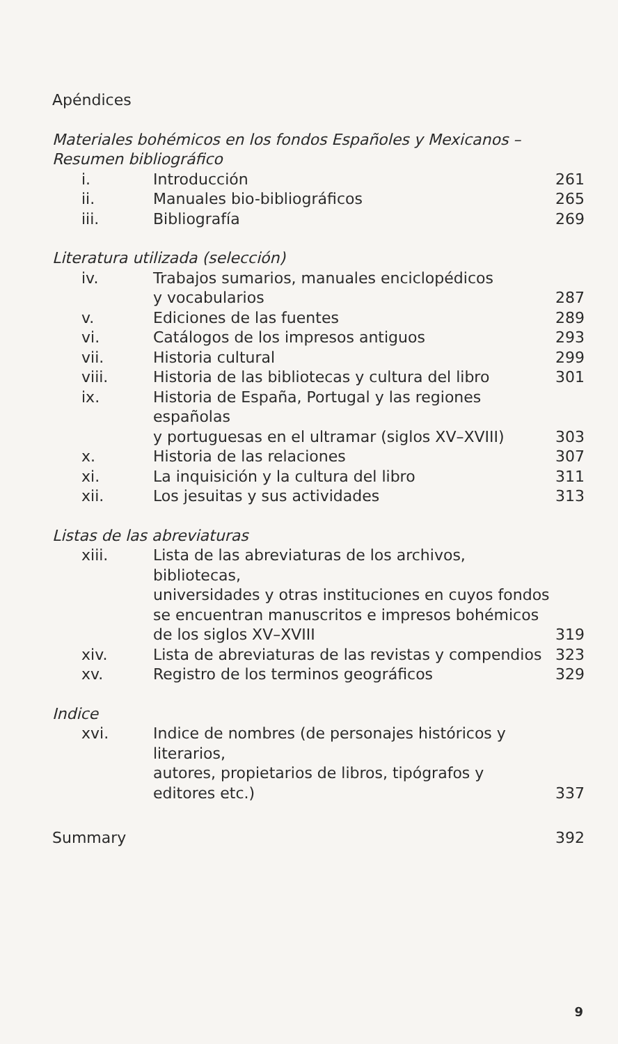Apéndices
Materiales bohémicos en los fondos Españoles y Mexicanos –
Resumen bibliográfico
| i. | Introducción | 261 |
| ii. | Manuales bio-bibliográficos | 265 |
| iii. | Bibliografía | 269 |
Literatura utilizada (selección)
| iv. | Trabajos sumarios, manuales enciclopédicos y vocabularios | 287 |
| v. | Ediciones de las fuentes | 289 |
| vi. | Catálogos de los impresos antiguos | 293 |
| vii. | Historia cultural | 299 |
| viii. | Historia de las bibliotecas y cultura del libro | 301 |
| ix. | Historia de España, Portugal y las regiones españolas y portuguesas en el ultramar (siglos XV–XVIII) | 303 |
| x. | Historia de las relaciones | 307 |
| xi. | La inquisición y la cultura del libro | 311 |
| xii. | Los jesuitas y sus actividades | 313 |
Listas de las abreviaturas
| xiii. | Lista de las abreviaturas de los archivos, bibliotecas, universidades y otras instituciones en cuyos fondos se encuentran manuscritos e impresos bohémicos de los siglos XV–XVIII | 319 |
| xiv. | Lista de abreviaturas de las revistas y compendios | 323 |
| xv. | Registro de los terminos geográficos | 329 |
Indice
| xvi. | Indice de nombres (de personajes históricos y literarios, autores, propietarios de libros, tipógrafos y editores etc.) | 337 |
| Summary | 392 |
9